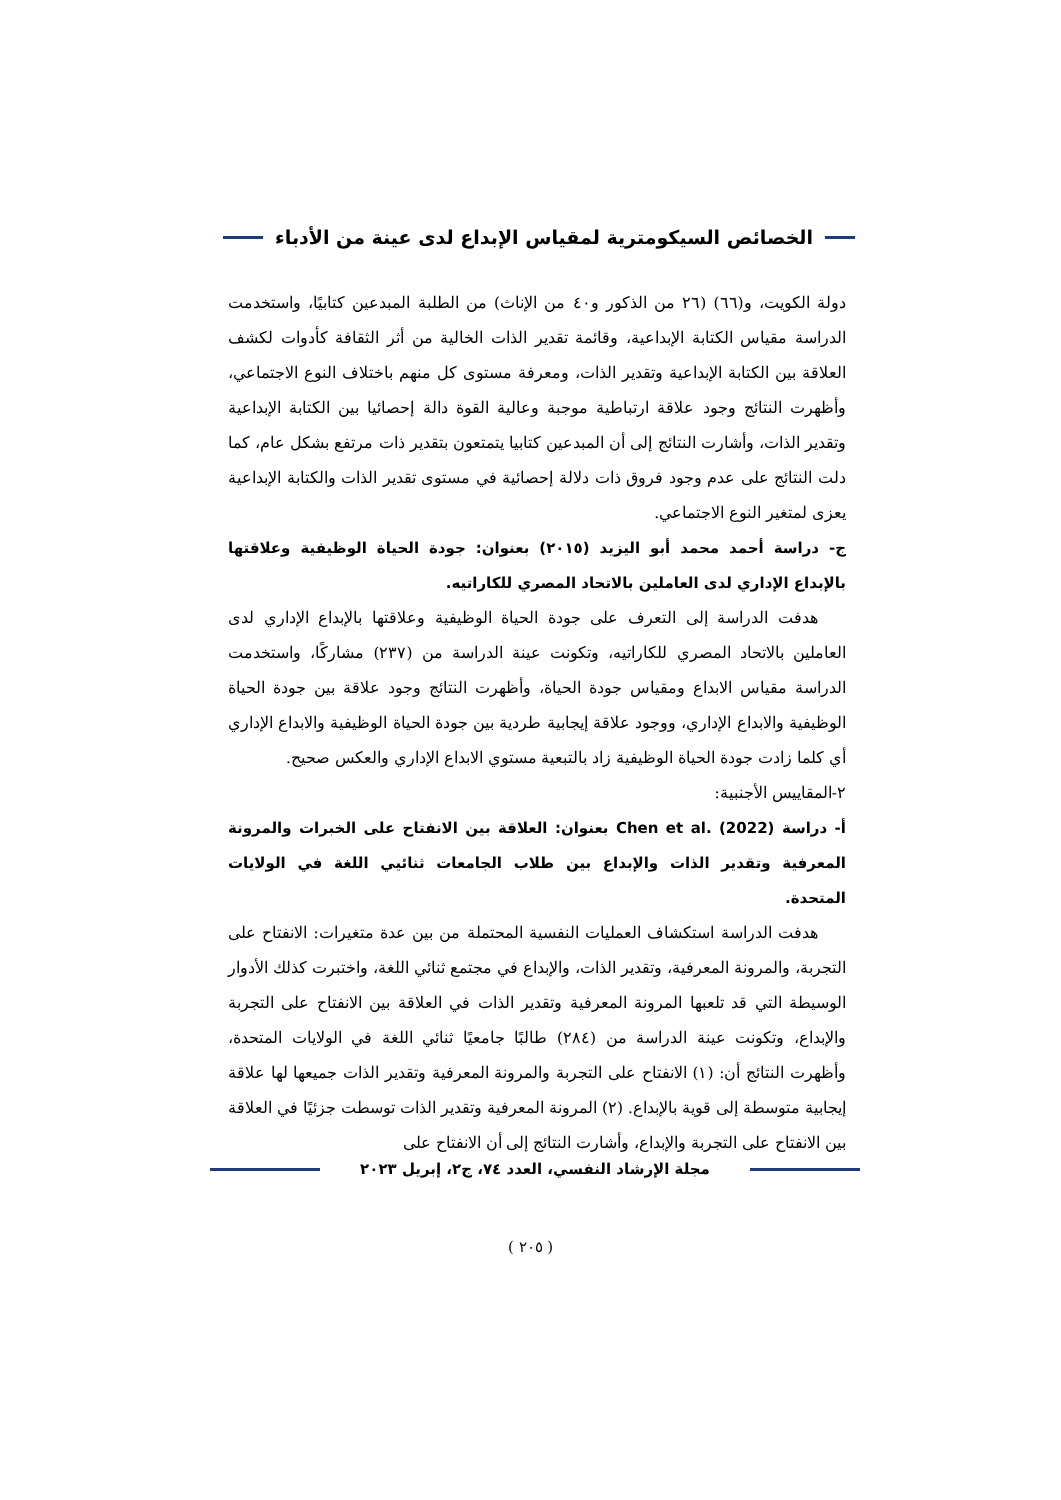الخصائص السيكومترية لمقياس الإبداع لدى عينة من الأدباء
دولة الكويت، و(٦٦) (٢٦ من الذكور و٤٠ من الإناث) من الطلبة المبدعين كتابيًا، واستخدمت الدراسة مقياس الكتابة الإبداعية، وقائمة تقدير الذات الخالية من أثر الثقافة كأدوات لكشف العلاقة بين الكتابة الإبداعية وتقدير الذات، ومعرفة مستوى كل منهم باختلاف النوع الاجتماعي، وأظهرت النتائج وجود علاقة ارتباطية موجبة وعالية القوة دالة إحصائيا بين الكتابة الإبداعية وتقدير الذات، وأشارت النتائج إلى أن المبدعين كتابيا يتمتعون بتقدير ذات مرتفع بشكل عام، كما دلت النتائج على عدم وجود فروق ذات دلالة إحصائية في مستوى تقدير الذات والكتابة الإبداعية يعزى لمتغير النوع الاجتماعي.
ج- دراسة أحمد محمد أبو اليزيد (٢٠١٥) بعنوان: جودة الحياة الوظيفية وعلاقتها بالإبداع الإداري لدى العاملين بالاتحاد المصري للكاراتيه.
هدفت الدراسة إلى التعرف على جودة الحياة الوظيفية وعلاقتها بالإبداع الإداري لدى العاملين بالاتحاد المصري للكاراتيه، وتكونت عينة الدراسة من (٢٣٧) مشاركًا، واستخدمت الدراسة مقياس الابداع ومقياس جودة الحياة، وأظهرت النتائج وجود علاقة بين جودة الحياة الوظيفية والابداع الإداري، ووجود علاقة إيجابية طردية بين جودة الحياة الوظيفية والابداع الإداري أي كلما زادت جودة الحياة الوظيفية زاد بالتبعية مستوي الابداع الإداري والعكس صحيح.
٢-المقاييس الأجنبية:
أ- دراسة Chen et al. (2022) بعنوان: العلاقة بين الانفتاح على الخبرات والمرونة المعرفية وتقدير الذات والإبداع بين طلاب الجامعات ثنائيي اللغة في الولايات المتحدة.
هدفت الدراسة استكشاف العمليات النفسية المحتملة من بين عدة متغيرات: الانفتاح على التجربة، والمرونة المعرفية، وتقدير الذات، والإبداع في مجتمع ثنائي اللغة، واختبرت كذلك الأدوار الوسيطة التي قد تلعبها المرونة المعرفية وتقدير الذات في العلاقة بين الانفتاح على التجربة والإبداع، وتكونت عينة الدراسة من (٢٨٤) طالبًا جامعيًا ثنائي اللغة في الولايات المتحدة، وأظهرت النتائج أن: (١) الانفتاح على التجربة والمرونة المعرفية وتقدير الذات جميعها لها علاقة إيجابية متوسطة إلى قوية بالإبداع. (٢) المرونة المعرفية وتقدير الذات توسطت جزئيًا في العلاقة بين الانفتاح على التجربة والإبداع، وأشارت النتائج إلى أن الانفتاح على
مجلة الإرشاد النفسي، العدد ٧٤، ج٢، إبريل ٢٠٢٣
( ٢٠٥ )